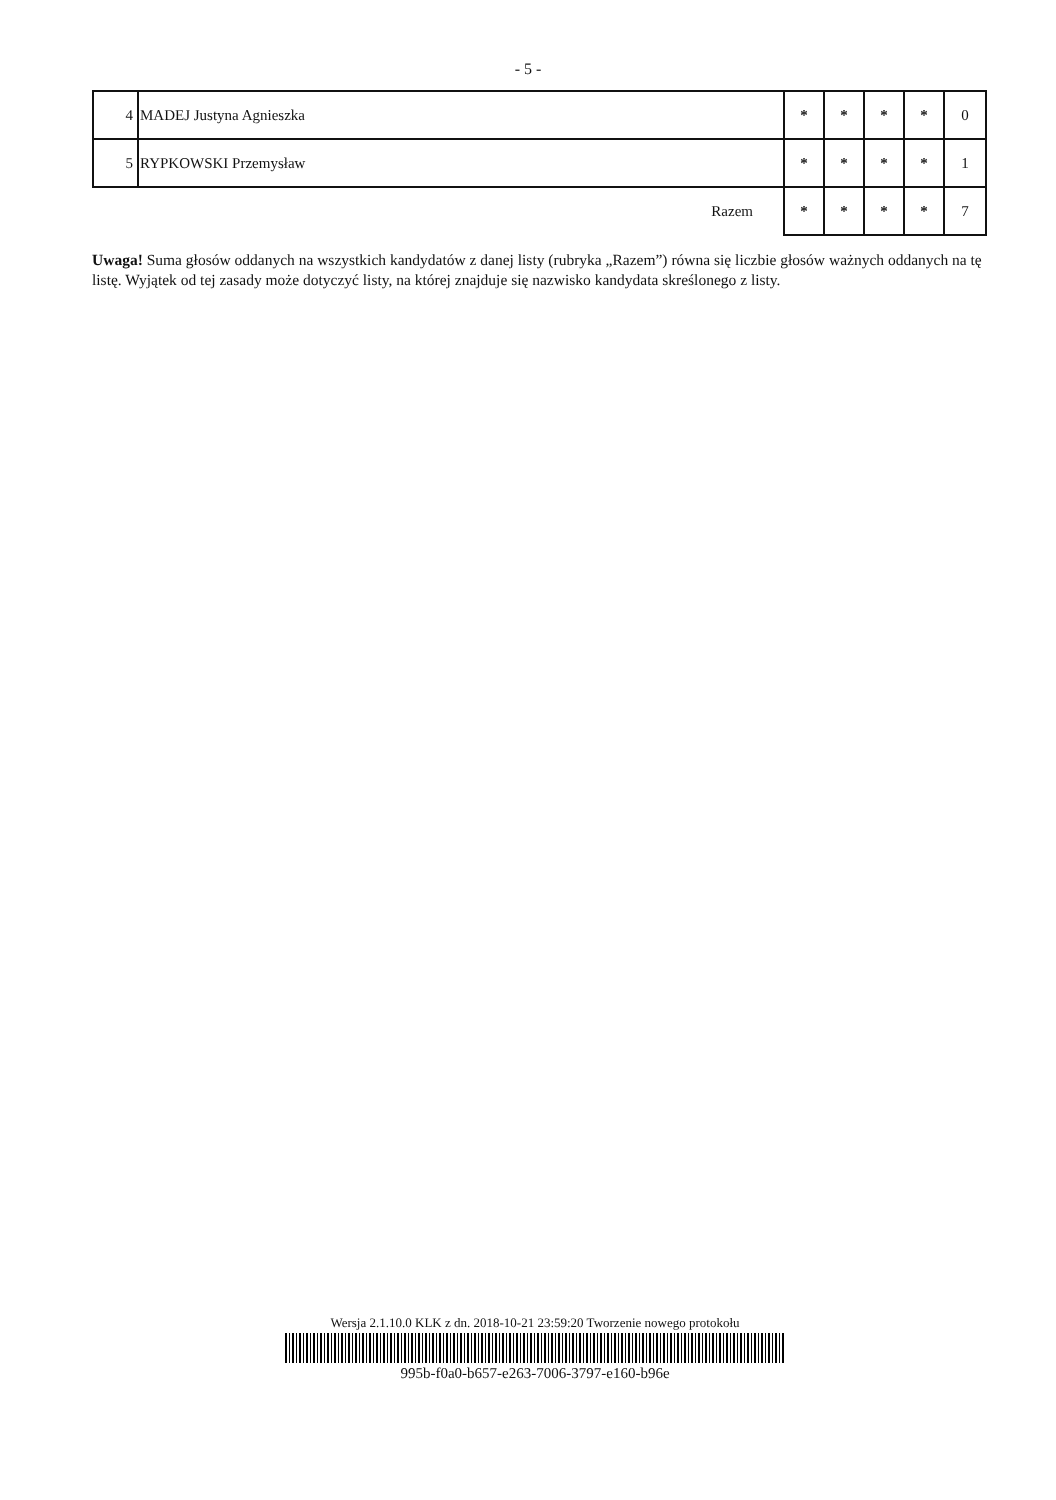- 5 -
| 4 | MADEJ Justyna Agnieszka | * | * | * | * | 0 |
| 5 | RYPKOWSKI Przemysław | * | * | * | * | 1 |
| Razem | | * | * | * | * | 7 |
Uwaga! Suma głosów oddanych na wszystkich kandydatów z danej listy (rubryka „Razem”) równa się liczbie głosów ważnych oddanych na tę listę. Wyjątek od tej zasady może dotyczyć listy, na której znajduje się nazwisko kandydata skreślonego z listy.
Wersja 2.1.10.0 KLK z dn. 2018-10-21 23:59:20 Tworzenie nowego protokołu
995b-f0a0-b657-e263-7006-3797-e160-b96e